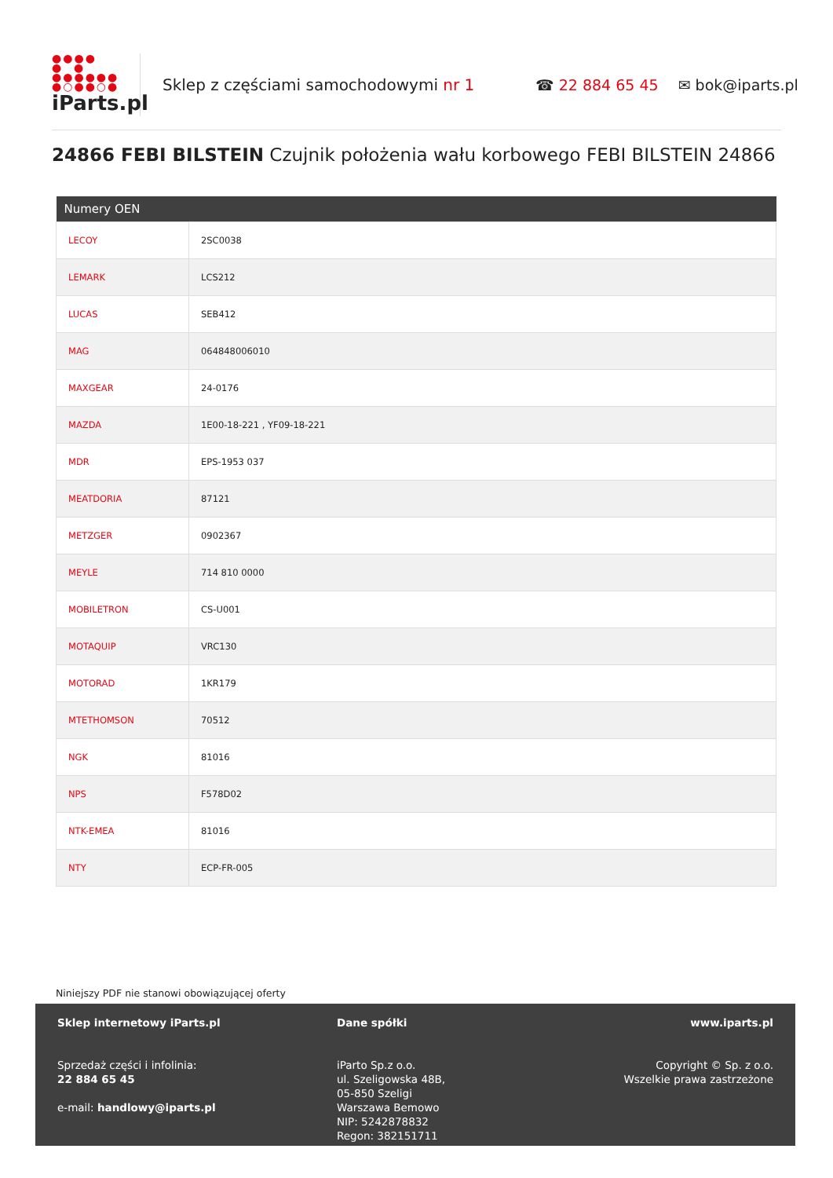●●●●
● ●
●●●●●●
●○●●○●
iParts.pl
Sklep z częściami samochodowymi nr 1 ☎ 22 884 65 45 ✉ bok@iparts.pl
24866 FEBI BILSTEIN Czujnik położenia wału korbowego FEBI BILSTEIN 24866
| Numery OEN | |
| --- | --- |
| LECOY | 2SC0038 |
| LEMARK | LCS212 |
| LUCAS | SEB412 |
| MAG | 064848006010 |
| MAXGEAR | 24-0176 |
| MAZDA | 1E00-18-221 , YF09-18-221 |
| MDR | EPS-1953 037 |
| MEATDORIA | 87121 |
| METZGER | 0902367 |
| MEYLE | 714 810 0000 |
| MOBILETRON | CS-U001 |
| MOTAQUIP | VRC130 |
| MOTORAD | 1KR179 |
| MTETHOMSON | 70512 |
| NGK | 81016 |
| NPS | F578D02 |
| NTK-EMEA | 81016 |
| NTY | ECP-FR-005 |
Niniejszy PDF nie stanowi obowiązującej oferty
Sklep internetowy iParts.pl
Sprzedaż części i infolinia:
22 884 65 45
e-mail: handlowy@iparts.pl
Dane spółki
iParto Sp.z o.o.
ul. Szeligowska 48B,
05-850 Szeligi
Warszawa Bemowo
NIP: 5242878832
Regon: 382151711
www.iparts.pl
Copyright © Sp. z o.o.
Wszelkie prawa zastrzeżone